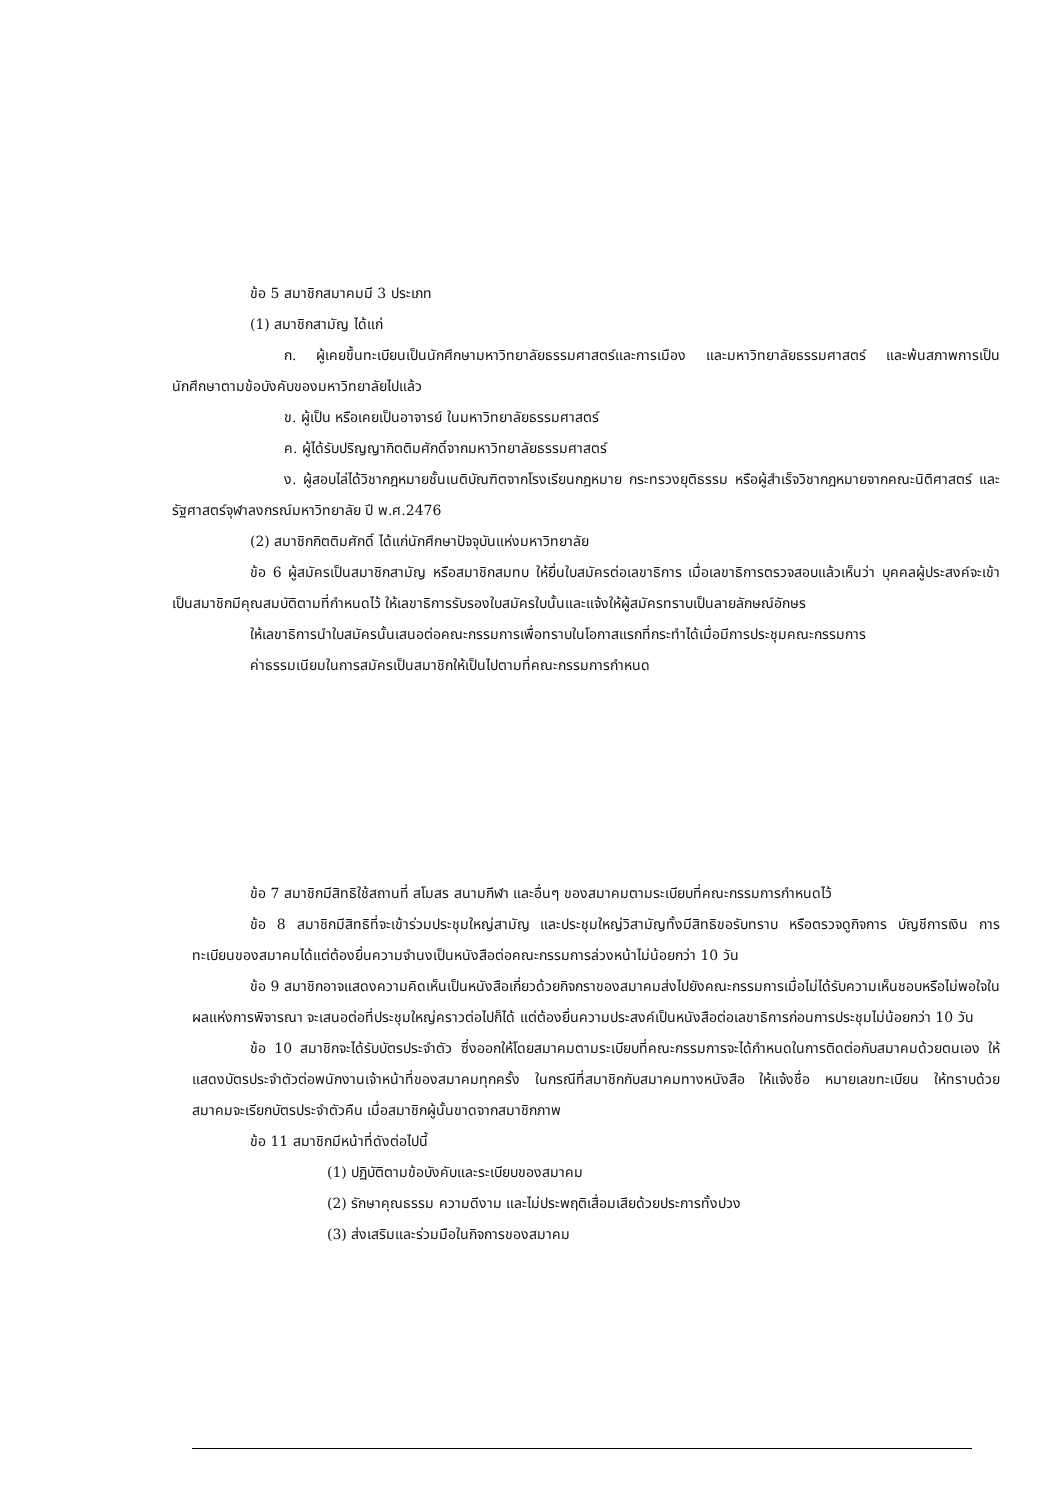ข้อ 5 สมาชิกสมาคมมี 3 ประเภท
(1) สมาชิกสามัญ ได้แก่
ก. ผู้เคยขึ้นทะเบียนเป็นนักศึกษามหาวิทยาลัยธรรมศาสตร์และการเมือง และมหาวิทยาลัยธรรมศาสตร์ และพ้นสภาพการเป็นนักศึกษาตามข้อบังคับของมหาวิทยาลัยไปแล้ว
ข. ผู้เป็น หรือเคยเป็นอาจารย์ ในมหาวิทยาลัยธรรมศาสตร์
ค. ผู้ได้รับปริญญากิตติมศักดิ์จากมหาวิทยาลัยธรรมศาสตร์
ง. ผู้สอบไล่ได้วิชากฎหมายชั้นเนติบัณฑิตจากโรงเรียนกฎหมาย กระทรวงยุติธรรม หรือผู้สำเร็จวิชากฎหมายจากคณะนิติศาสตร์ และรัฐศาสตร์จุฬาลงกรณ์มหาวิทยาลัย ปี พ.ศ.2476
(2) สมาชิกกิตติมศักดิ์ ได้แก่นักศึกษาปัจจุบันแห่งมหาวิทยาลัย
ข้อ 6 ผู้สมัครเป็นสมาชิกสามัญ หรือสมาชิกสมทบ ให้ยื่นใบสมัครต่อเลขาธิการ เมื่อเลขาธิการตรวจสอบแล้วเห็นว่า บุคคลผู้ประสงค์จะเข้าเป็นสมาชิกมีคุณสมบัติตามที่กำหนดไว้ ให้เลขาธิการรับรองใบสมัครใบนั้นและแจ้งให้ผู้สมัครทราบเป็นลายลักษณ์อักษร
ให้เลขาธิการนำใบสมัครนั้นเสนอต่อคณะกรรมการเพื่อทราบในโอกาสแรกที่กระทำได้เมื่อมีการประชุมคณะกรรมการ
ค่าธรรมเนียมในการสมัครเป็นสมาชิกให้เป็นไปตามที่คณะกรรมการกำหนด
ข้อ 7 สมาชิกมีสิทธิใช้สถานที่ สโมสร สนามกีฬา และอื่นๆ ของสมาคมตามระเบียบที่คณะกรรมการกำหนดไว้
ข้อ 8 สมาชิกมีสิทธิที่จะเข้าร่วมประชุมใหญ่สามัญ และประชุมใหญ่วิสามัญทั้งมีสิทธิขอรับทราบ หรือตรวจดูกิจการ บัญชีการเงิน การทะเบียนของสมาคมได้แต่ต้องยื่นความจำนงเป็นหนังสือต่อคณะกรรมการล่วงหน้าไม่น้อยกว่า 10 วัน
ข้อ 9 สมาชิกอาจแสดงความคิดเห็นเป็นหนังสือเกี่ยวด้วยกิจกราของสมาคมส่งไปยังคณะกรรมการเมื่อไม่ได้รับความเห็นชอบหรือไม่พอใจในผลแห่งการพิจารณา จะเสนอต่อที่ประชุมใหญ่คราวต่อไปก็ได้ แต่ต้องยื่นความประสงค์เป็นหนังสือต่อเลขาธิการก่อนการประชุมไม่น้อยกว่า 10 วัน
ข้อ 10 สมาชิกจะได้รับบัตรประจำตัว ซึ่งออกให้โดยสมาคมตามระเบียบที่คณะกรรมการจะได้กำหนดในการติดต่อกับสมาคมด้วยตนเอง ให้แสดงบัตรประจำตัวต่อพนักงานเจ้าหน้าที่ของสมาคมทุกครั้ง ในกรณีที่สมาชิกกับสมาคมทางหนังสือ ให้แจ้งชื่อ หมายเลขทะเบียน ให้ทราบด้วย สมาคมจะเรียกบัตรประจำตัวคืน เมื่อสมาชิกผู้นั้นขาดจากสมาชิกภาพ
ข้อ 11 สมาชิกมีหน้าที่ดังต่อไปนี้
(1) ปฏิบัติตามข้อบังคับและระเบียบของสมาคม
(2) รักษาคุณธรรม ความดีงาม และไม่ประพฤติเสื่อมเสียด้วยประการทั้งปวง
(3) ส่งเสริมและร่วมมือในกิจการของสมาคม